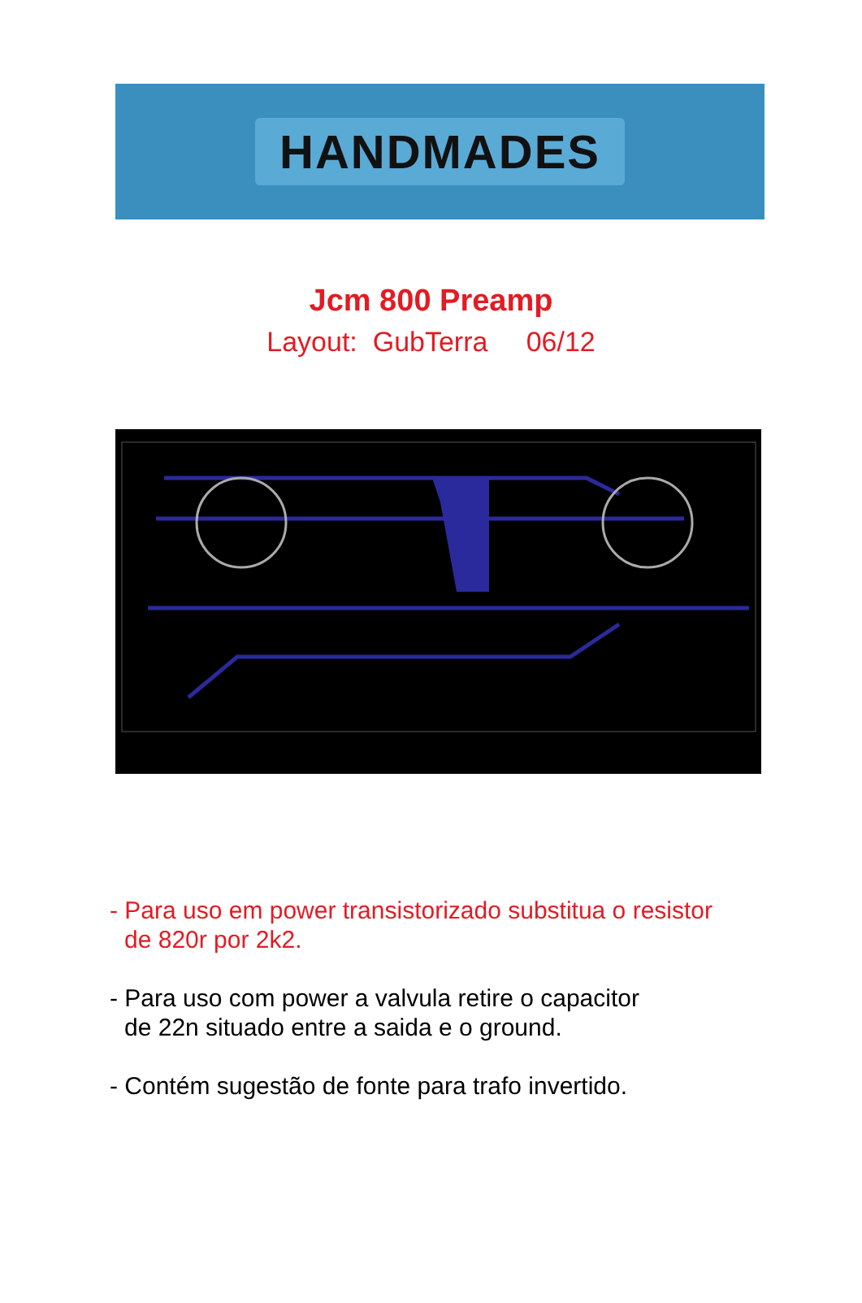HANDMADES
Jcm 800 Preamp
Layout: GubTerra 06/12
- Para uso em power transistorizado substitua o resistor
de 820r por 2k2.
- Para uso com power a valvula retire o capacitor
de 22n situado entre a saida e o ground.
- Contém sugestão de fonte para trafo invertido.